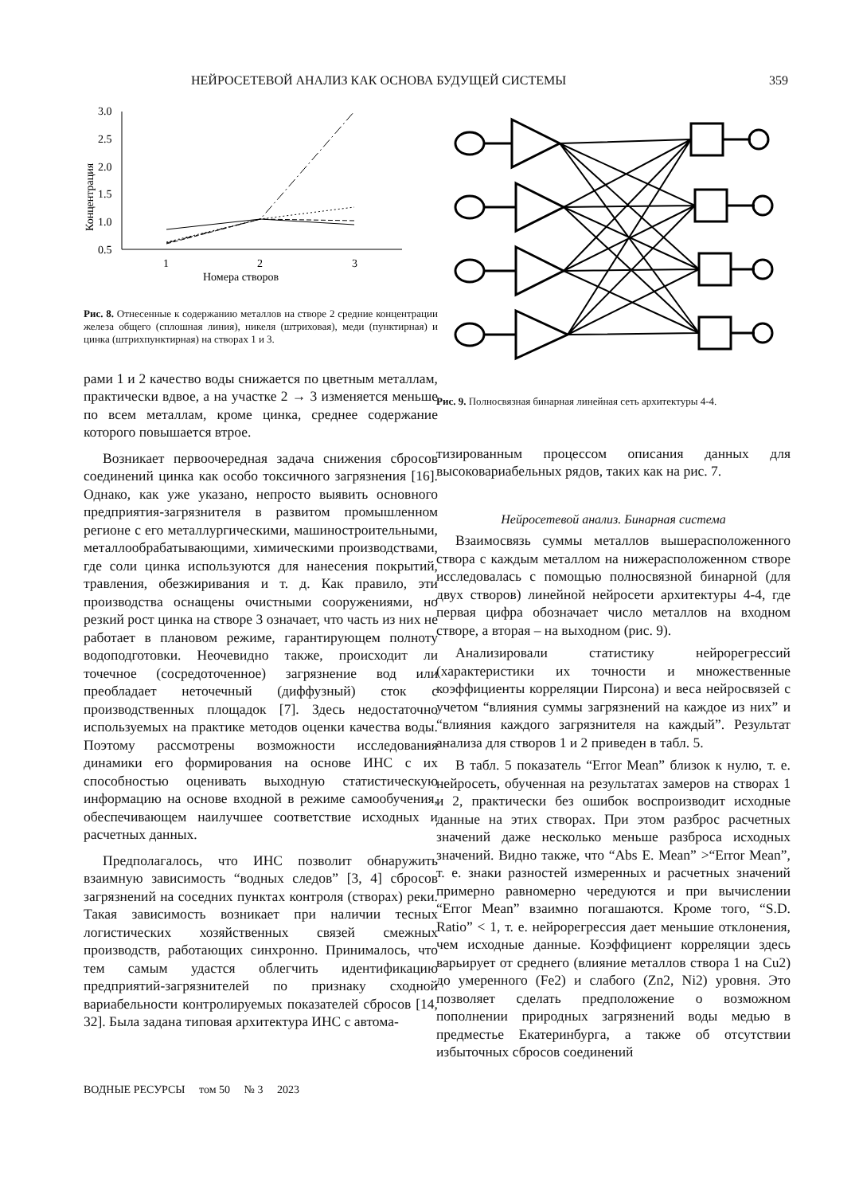НЕЙРОСЕТЕВОЙ АНАЛИЗ КАК ОСНОВА БУДУЩЕЙ СИСТЕМЫ 359
3.0
2.5
2.0
1.5
1.0
0.5
1
2
3
Номера створов
Концентрация
Рис. 8. Отнесенные к содержанию металлов на створе 2 средние концентрации железа общего (сплошная линия), никеля (штриховая), меди (пунктирная) и цинка (штрихпунктирная) на створах 1 и 3.
рами 1 и 2 качество воды снижается по цветным металлам, практически вдвое, а на участке 2 → 3 изменяется меньше по всем металлам, кроме цинка, среднее содержание которого повышается втрое.
Возникает первоочередная задача снижения сбросов соединений цинка как особо токсичного загрязнения [16]. Однако, как уже указано, непросто выявить основного предприятия-загрязнителя в развитом промышленном регионе с его металлургическими, машиностроительными, металлообрабатывающими, химическими производствами, где соли цинка используются для нанесения покрытий, травления, обезжиривания и т. д. Как правило, эти производства оснащены очистными сооружениями, но резкий рост цинка на створе 3 означает, что часть из них не работает в плановом режиме, гарантирующем полноту водоподготовки. Неочевидно также, происходит ли точечное (сосредоточенное) загрязнение вод или преобладает неточечный (диффузный) сток с производственных площадок [7]. Здесь недостаточно используемых на практике методов оценки качества воды. Поэтому рассмотрены возможности исследования динамики его формирования на основе ИНС с их способностью оценивать выходную статистическую информацию на основе входной в режиме самообучения, обеспечивающем наилучшее соответствие исходных и расчетных данных.
Предполагалось, что ИНС позволит обнаружить взаимную зависимость “водных следов” [3, 4] сбросов загрязнений на соседних пунктах контроля (створах) реки. Такая зависимость возникает при наличии тесных логистических хозяйственных связей смежных производств, работающих синхронно. Принималось, что тем самым удастся облегчить идентификацию предприятий-загрязнителей по признаку сходной вариабельности контролируемых показателей сбросов [14, 32]. Была задана типовая архитектура ИНС с автома-
Рис. 9. Полносвязная бинарная линейная сеть архитектуры 4-4.
тизированным процессом описания данных для высоковариабельных рядов, таких как на рис. 7.
Нейросетевой анализ. Бинарная система
Взаимосвязь суммы металлов вышерасположенного створа с каждым металлом на нижерасположенном створе исследовалась с помощью полносвязной бинарной (для двух створов) линейной нейросети архитектуры 4-4, где первая цифра обозначает число металлов на входном створе, а вторая – на выходном (рис. 9).
Анализировали статистику нейрорегрессий (характеристики их точности и множественные коэффициенты корреляции Пирсона) и веса нейросвязей с учетом “влияния суммы загрязнений на каждое из них” и “влияния каждого загрязнителя на каждый”. Результат анализа для створов 1 и 2 приведен в табл. 5.
В табл. 5 показатель “Error Mean” близок к нулю, т. е. нейросеть, обученная на результатах замеров на створах 1 и 2, практически без ошибок воспроизводит исходные данные на этих створах. При этом разброс расчетных значений даже несколько меньше разброса исходных значений. Видно также, что “Abs E. Mean” >“Error Mean”, т. е. знаки разностей измеренных и расчетных значений примерно равномерно чередуются и при вычислении “Error Mean” взаимно погашаются. Кроме того, “S.D. Ratio” < 1, т. е. нейрорегрессия дает меньшие отклонения, чем исходные данные. Коэффициент корреляции здесь варьирует от среднего (влияние металлов створа 1 на Cu2) до умеренного (Fe2) и слабого (Zn2, Ni2) уровня. Это позволяет сделать предположение о возможном пополнении природных загрязнений воды медью в предместье Екатеринбурга, а также об отсутствии избыточных сбросов соединений
ВОДНЫЕ РЕСУРСЫ том 50 № 3 2023